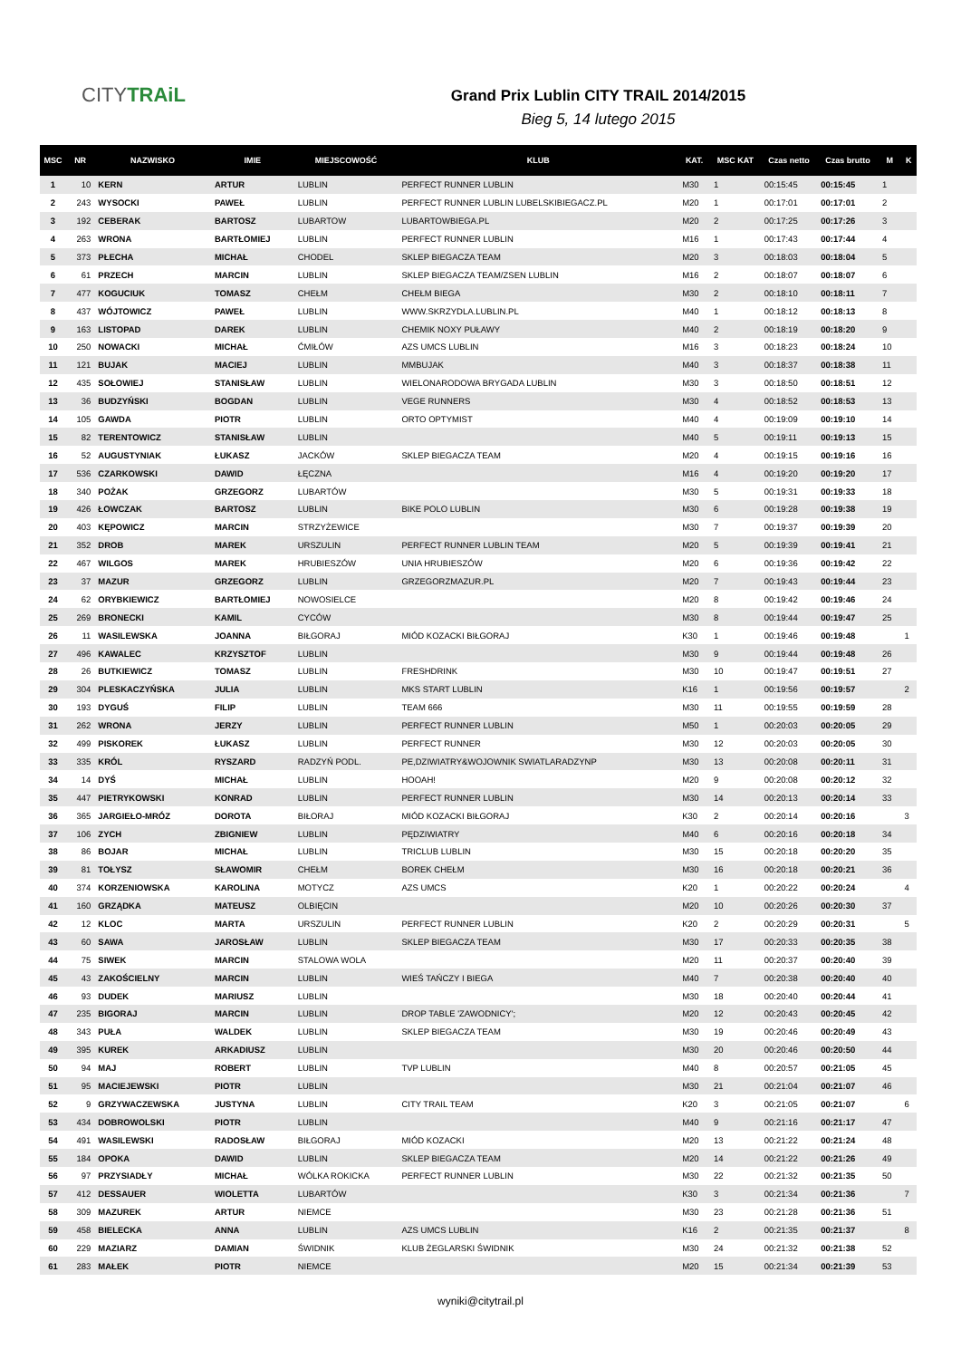CITYTRAiL
Grand Prix Lublin CITY TRAIL 2014/2015
Bieg 5, 14 lutego 2015
| MSC | NR | NAZWISKO | IMIE | MIEJSCOWOŚĆ | KLUB | KAT. | MSC KAT | Czas netto | Czas brutto | M | K |
| --- | --- | --- | --- | --- | --- | --- | --- | --- | --- | --- | --- |
| 1 | 10 | KERN | ARTUR | LUBLIN | PERFECT RUNNER LUBLIN | M30 | 1 | 00:15:45 | 00:15:45 | 1 | |
| 2 | 243 | WYSOCKI | PAWEŁ | LUBLIN | PERFECT RUNNER LUBLIN LUBELSKIBIEGACZ.PL | M20 | 1 | 00:17:01 | 00:17:01 | 2 | |
| 3 | 192 | CEBERAK | BARTOSZ | LUBARTOW | LUBARTOWBIEGA.PL | M20 | 2 | 00:17:25 | 00:17:26 | 3 | |
| 4 | 263 | WRONA | BARTŁOMIEJ | LUBLIN | PERFECT RUNNER LUBLIN | M16 | 1 | 00:17:43 | 00:17:44 | 4 | |
| 5 | 373 | PŁECHA | MICHAŁ | CHODEL | SKLEP BIEGACZA TEAM | M20 | 3 | 00:18:03 | 00:18:04 | 5 | |
| 6 | 61 | PRZECH | MARCIN | LUBLIN | SKLEP BIEGACZA TEAM/ZSEN LUBLIN | M16 | 2 | 00:18:07 | 00:18:07 | 6 | |
| 7 | 477 | KOGUCIUK | TOMASZ | CHEŁM | CHEŁM BIEGA | M30 | 2 | 00:18:10 | 00:18:11 | 7 | |
| 8 | 437 | WÓJTOWICZ | PAWEŁ | LUBLIN | WWW.SKRZYDLA.LUBLIN.PL | M40 | 1 | 00:18:12 | 00:18:13 | 8 | |
| 9 | 163 | LISTOPAD | DAREK | LUBLIN | CHEMIK NOXY PUŁAWY | M40 | 2 | 00:18:19 | 00:18:20 | 9 | |
| 10 | 250 | NOWACKI | MICHAŁ | ĆMIŁÓW | AZS UMCS LUBLIN | M16 | 3 | 00:18:23 | 00:18:24 | 10 | |
| 11 | 121 | BUJAK | MACIEJ | LUBLIN | MMBUJAK | M40 | 3 | 00:18:37 | 00:18:38 | 11 | |
| 12 | 435 | SOŁOWIEJ | STANISŁAW | LUBLIN | WIELONARODOWA BRYGADA LUBLIN | M30 | 3 | 00:18:50 | 00:18:51 | 12 | |
| 13 | 36 | BUDZYŃSKI | BOGDAN | LUBLIN | VEGE RUNNERS | M30 | 4 | 00:18:52 | 00:18:53 | 13 | |
| 14 | 105 | GAWDA | PIOTR | LUBLIN | ORTO OPTYMIST | M40 | 4 | 00:19:09 | 00:19:10 | 14 | |
| 15 | 82 | TERENTOWICZ | STANISŁAW | LUBLIN | | M40 | 5 | 00:19:11 | 00:19:13 | 15 | |
| 16 | 52 | AUGUSTYNIAK | ŁUKASZ | JACKÓW | SKLEP BIEGACZA TEAM | M20 | 4 | 00:19:15 | 00:19:16 | 16 | |
| 17 | 536 | CZARKOWSKI | DAWID | ŁĘCZNA | | M16 | 4 | 00:19:20 | 00:19:20 | 17 | |
| 18 | 340 | POŻAK | GRZEGORZ | LUBARTÓW | | M30 | 5 | 00:19:31 | 00:19:33 | 18 | |
| 19 | 426 | ŁOWCZAK | BARTOSZ | LUBLIN | BIKE POLO LUBLIN | M30 | 6 | 00:19:28 | 00:19:38 | 19 | |
| 20 | 403 | KĘPOWICZ | MARCIN | STRZYŻEWICE | | M30 | 7 | 00:19:37 | 00:19:39 | 20 | |
| 21 | 352 | DROB | MAREK | URSZULIN | PERFECT RUNNER LUBLIN TEAM | M20 | 5 | 00:19:39 | 00:19:41 | 21 | |
| 22 | 467 | WILGOS | MAREK | HRUBIESZÓW | UNIA HRUBIESZÓW | M20 | 6 | 00:19:36 | 00:19:42 | 22 | |
| 23 | 37 | MAZUR | GRZEGORZ | LUBLIN | GRZEGORZMAZUR.PL | M20 | 7 | 00:19:43 | 00:19:44 | 23 | |
| 24 | 62 | ORYBKIEWICZ | BARTŁOMIEJ | NOWOSIELCE | | M20 | 8 | 00:19:42 | 00:19:46 | 24 | |
| 25 | 269 | BRONECKI | KAMIL | CYCÓW | | M30 | 8 | 00:19:44 | 00:19:47 | 25 | |
| 26 | 11 | WASILEWSKA | JOANNA | BIŁGORAJ | MIÓD KOZACKI BIŁGORAJ | K30 | 1 | 00:19:46 | 00:19:48 | | 1 |
| 27 | 496 | KAWALEC | KRZYSZTOF | LUBLIN | | M30 | 9 | 00:19:44 | 00:19:48 | 26 | |
| 28 | 26 | BUTKIEWICZ | TOMASZ | LUBLIN | FRESHDRINK | M30 | 10 | 00:19:47 | 00:19:51 | 27 | |
| 29 | 304 | PLESKACZYŃSKA | JULIA | LUBLIN | MKS START LUBLIN | K16 | 1 | 00:19:56 | 00:19:57 | | 2 |
| 30 | 193 | DYGUŚ | FILIP | LUBLIN | TEAM 666 | M30 | 11 | 00:19:55 | 00:19:59 | 28 | |
| 31 | 262 | WRONA | JERZY | LUBLIN | PERFECT RUNNER LUBLIN | M50 | 1 | 00:20:03 | 00:20:05 | 29 | |
| 32 | 499 | PISKOREK | ŁUKASZ | LUBLIN | PERFECT RUNNER | M30 | 12 | 00:20:03 | 00:20:05 | 30 | |
| 33 | 335 | KRÓL | RYSZARD | RADZYŃ PODL. | PE,DZIWIATRY&WOJOWNIK SWIATLARADZYNP | M30 | 13 | 00:20:08 | 00:20:11 | 31 | |
| 34 | 14 | DYŚ | MICHAŁ | LUBLIN | HOOAH! | M20 | 9 | 00:20:08 | 00:20:12 | 32 | |
| 35 | 447 | PIETRYKOWSKI | KONRAD | LUBLIN | PERFECT RUNNER LUBLIN | M30 | 14 | 00:20:13 | 00:20:14 | 33 | |
| 36 | 365 | JARGIEŁO-MRÓZ | DOROTA | BIŁORAJ | MIÓD KOZACKI BIŁGORAJ | K30 | 2 | 00:20:14 | 00:20:16 | | 3 |
| 37 | 106 | ZYCH | ZBIGNIEW | LUBLIN | PĘDZIWIATRY | M40 | 6 | 00:20:16 | 00:20:18 | 34 | |
| 38 | 86 | BOJAR | MICHAŁ | LUBLIN | TRICLUB LUBLIN | M30 | 15 | 00:20:18 | 00:20:20 | 35 | |
| 39 | 81 | TOŁYSZ | SŁAWOMIR | CHEŁM | BOREK CHEŁM | M30 | 16 | 00:20:18 | 00:20:21 | 36 | |
| 40 | 374 | KORZENIOWSKA | KAROLINA | MOTYCZ | AZS UMCS | K20 | 1 | 00:20:22 | 00:20:24 | | 4 |
| 41 | 160 | GRZĄDKA | MATEUSZ | OLBIĘCIN | | M20 | 10 | 00:20:26 | 00:20:30 | 37 | |
| 42 | 12 | KLOC | MARTA | URSZULIN | PERFECT RUNNER LUBLIN | K20 | 2 | 00:20:29 | 00:20:31 | | 5 |
| 43 | 60 | SAWA | JAROSŁAW | LUBLIN | SKLEP BIEGACZA TEAM | M30 | 17 | 00:20:33 | 00:20:35 | 38 | |
| 44 | 75 | SIWEK | MARCIN | STALOWA WOLA | | M20 | 11 | 00:20:37 | 00:20:40 | 39 | |
| 45 | 43 | ZAKOŚCIELNY | MARCIN | LUBLIN | WIEŚ TAŃCZY I BIEGA | M40 | 7 | 00:20:38 | 00:20:40 | 40 | |
| 46 | 93 | DUDEK | MARIUSZ | LUBLIN | | M30 | 18 | 00:20:40 | 00:20:44 | 41 | |
| 47 | 235 | BIGORAJ | MARCIN | LUBLIN | DROP TABLE 'ZAWODNICY'; | M20 | 12 | 00:20:43 | 00:20:45 | 42 | |
| 48 | 343 | PUŁA | WALDEK | LUBLIN | SKLEP BIEGACZA TEAM | M30 | 19 | 00:20:46 | 00:20:49 | 43 | |
| 49 | 395 | KUREK | ARKADIUSZ | LUBLIN | | M30 | 20 | 00:20:46 | 00:20:50 | 44 | |
| 50 | 94 | MAJ | ROBERT | LUBLIN | TVP LUBLIN | M40 | 8 | 00:20:57 | 00:21:05 | 45 | |
| 51 | 95 | MACIEJEWSKI | PIOTR | LUBLIN | | M30 | 21 | 00:21:04 | 00:21:07 | 46 | |
| 52 | 9 | GRZYWACZEWSKA | JUSTYNA | LUBLIN | CITY TRAIL TEAM | K20 | 3 | 00:21:05 | 00:21:07 | | 6 |
| 53 | 434 | DOBROWOLSKI | PIOTR | LUBLIN | | M40 | 9 | 00:21:16 | 00:21:17 | 47 | |
| 54 | 491 | WASILEWSKI | RADOSŁAW | BIŁGORAJ | MIÓD KOZACKI | M20 | 13 | 00:21:22 | 00:21:24 | 48 | |
| 55 | 184 | OPOKA | DAWID | LUBLIN | SKLEP BIEGACZA TEAM | M20 | 14 | 00:21:22 | 00:21:26 | 49 | |
| 56 | 97 | PRZYSIADŁY | MICHAŁ | WÓLKA ROKICKA | PERFECT RUNNER LUBLIN | M30 | 22 | 00:21:32 | 00:21:35 | 50 | |
| 57 | 412 | DESSAUER | WIOLETTA | LUBARTÓW | | K30 | 3 | 00:21:34 | 00:21:36 | | 7 |
| 58 | 309 | MAZUREK | ARTUR | NIEMCE | | M30 | 23 | 00:21:28 | 00:21:36 | 51 | |
| 59 | 458 | BIELECKA | ANNA | LUBLIN | AZS UMCS LUBLIN | K16 | 2 | 00:21:35 | 00:21:37 | | 8 |
| 60 | 229 | MAZIARZ | DAMIAN | ŚWIDNIK | KLUB ŻEGLARSKI ŚWIDNIK | M30 | 24 | 00:21:32 | 00:21:38 | 52 | |
| 61 | 283 | MAŁEK | PIOTR | NIEMCE | | M20 | 15 | 00:21:34 | 00:21:39 | 53 | |
wyniki@citytrail.pl